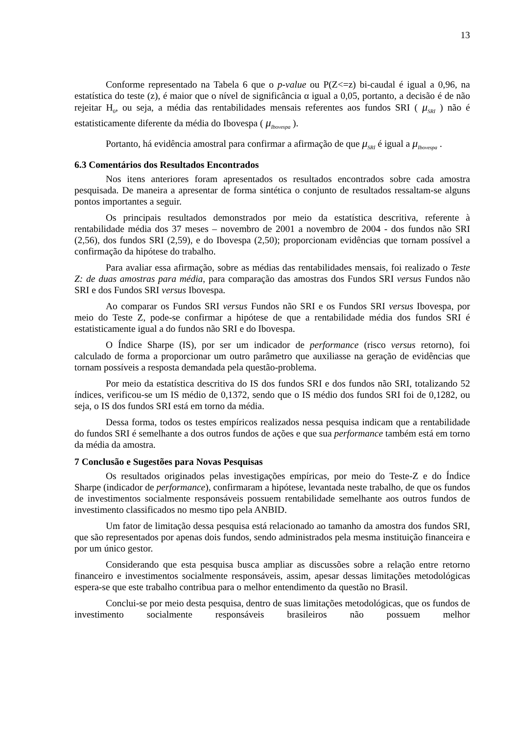13
Conforme representado na Tabela 6 que o p-value ou P(Z<=z) bi-caudal é igual a 0,96, na estatística do teste (z), é maior que o nível de significância α igual a 0,05, portanto, a decisão é de não rejeitar H<sub>0</sub>, ou seja, a média das rentabilidades mensais referentes aos fundos SRI ( μ<sub>SRI</sub> ) não é estatisticamente diferente da média do Ibovespa ( μ<sub>Ibovespa</sub> ).
Portanto, há evidência amostral para confirmar a afirmação de que μ<sub>SRI</sub> é igual a μ<sub>Ibovespa</sub> .
6.3 Comentários dos Resultados Encontrados
Nos itens anteriores foram apresentados os resultados encontrados sobre cada amostra pesquisada. De maneira a apresentar de forma sintética o conjunto de resultados ressaltam-se alguns pontos importantes a seguir.
Os principais resultados demonstrados por meio da estatística descritiva, referente à rentabilidade média dos 37 meses – novembro de 2001 a novembro de 2004 - dos fundos não SRI (2,56), dos fundos SRI (2,59), e do Ibovespa (2,50); proporcionam evidências que tornam possível a confirmação da hipótese do trabalho.
Para avaliar essa afirmação, sobre as médias das rentabilidades mensais, foi realizado o Teste Z: de duas amostras para média, para comparação das amostras dos Fundos SRI versus Fundos não SRI e dos Fundos SRI versus Ibovespa.
Ao comparar os Fundos SRI versus Fundos não SRI e os Fundos SRI versus Ibovespa, por meio do Teste Z, pode-se confirmar a hipótese de que a rentabilidade média dos fundos SRI é estatisticamente igual a do fundos não SRI e do Ibovespa.
O Índice Sharpe (IS), por ser um indicador de performance (risco versus retorno), foi calculado de forma a proporcionar um outro parâmetro que auxiliasse na geração de evidências que tornam possíveis a resposta demandada pela questão-problema.
Por meio da estatística descritiva do IS dos fundos SRI e dos fundos não SRI, totalizando 52 índices, verificou-se um IS médio de 0,1372, sendo que o IS médio dos fundos SRI foi de 0,1282, ou seja, o IS dos fundos SRI está em torno da média.
Dessa forma, todos os testes empíricos realizados nessa pesquisa indicam que a rentabilidade do fundos SRI é semelhante a dos outros fundos de ações e que sua performance também está em torno da média da amostra.
7 Conclusão e Sugestões para Novas Pesquisas
Os resultados originados pelas investigações empíricas, por meio do Teste-Z e do Índice Sharpe (indicador de performance), confirmaram a hipótese, levantada neste trabalho, de que os fundos de investimentos socialmente responsáveis possuem rentabilidade semelhante aos outros fundos de investimento classificados no mesmo tipo pela ANBID.
Um fator de limitação dessa pesquisa está relacionado ao tamanho da amostra dos fundos SRI, que são representados por apenas dois fundos, sendo administrados pela mesma instituição financeira e por um único gestor.
Considerando que esta pesquisa busca ampliar as discussões sobre a relação entre retorno financeiro e investimentos socialmente responsáveis, assim, apesar dessas limitações metodológicas espera-se que este trabalho contribua para o melhor entendimento da questão no Brasil.
Conclui-se por meio desta pesquisa, dentro de suas limitações metodológicas, que os fundos de investimento socialmente responsáveis brasileiros não possuem melhor